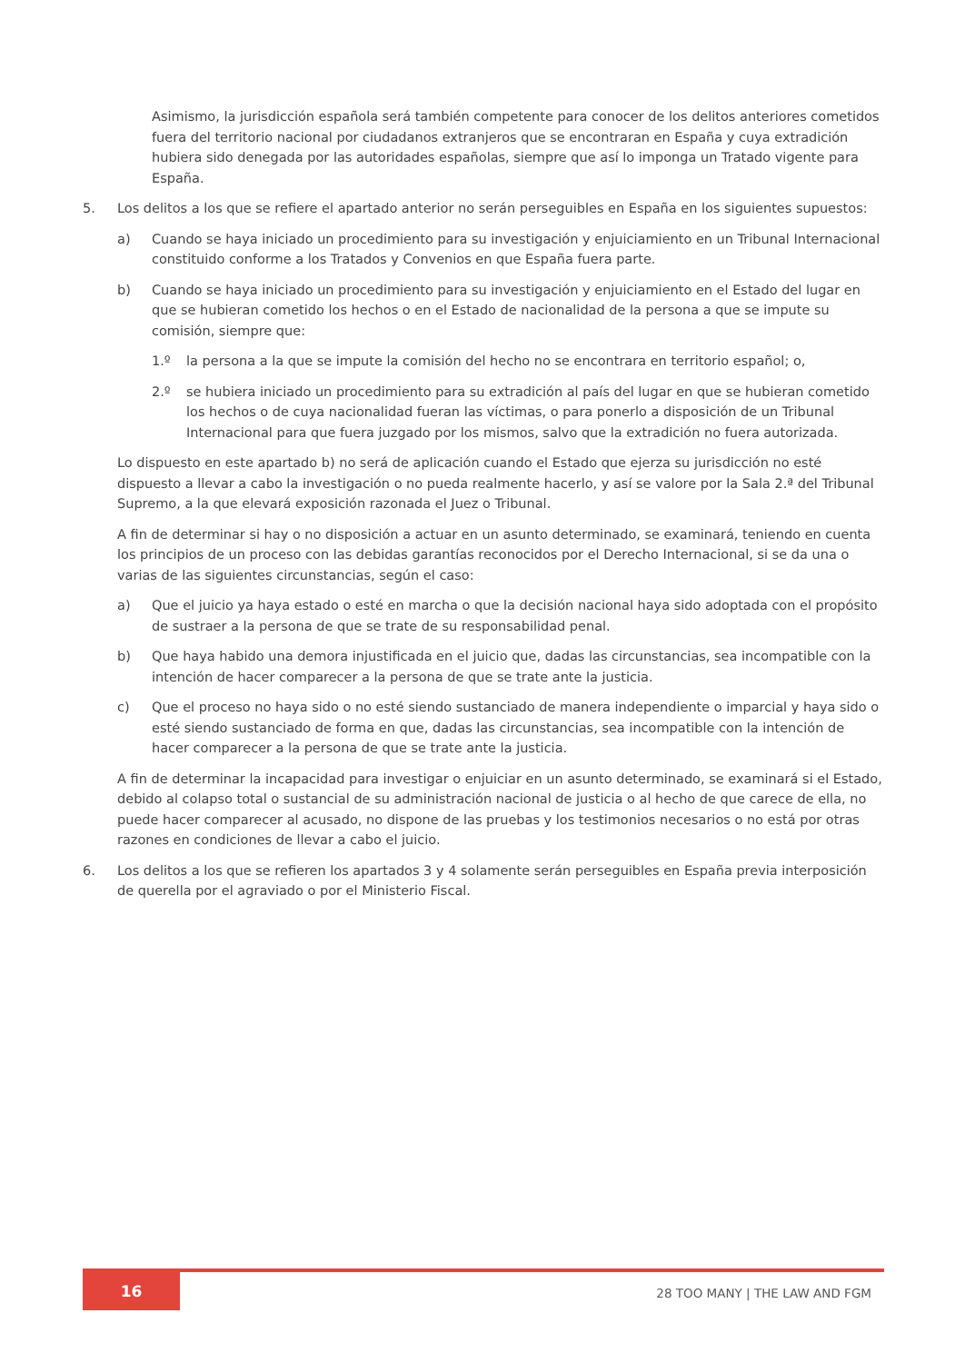Asimismo, la jurisdicción española será también competente para conocer de los delitos anteriores cometidos fuera del territorio nacional por ciudadanos extranjeros que se encontraran en España y cuya extradición hubiera sido denegada por las autoridades españolas, siempre que así lo imponga un Tratado vigente para España.
5. Los delitos a los que se refiere el apartado anterior no serán perseguibles en España en los siguientes supuestos:
a) Cuando se haya iniciado un procedimiento para su investigación y enjuiciamiento en un Tribunal Internacional constituido conforme a los Tratados y Convenios en que España fuera parte.
b) Cuando se haya iniciado un procedimiento para su investigación y enjuiciamiento en el Estado del lugar en que se hubieran cometido los hechos o en el Estado de nacionalidad de la persona a que se impute su comisión, siempre que:
1.º la persona a la que se impute la comisión del hecho no se encontrara en territorio español; o,
2.º se hubiera iniciado un procedimiento para su extradición al país del lugar en que se hubieran cometido los hechos o de cuya nacionalidad fueran las víctimas, o para ponerlo a disposición de un Tribunal Internacional para que fuera juzgado por los mismos, salvo que la extradición no fuera autorizada.
Lo dispuesto en este apartado b) no será de aplicación cuando el Estado que ejerza su jurisdicción no esté dispuesto a llevar a cabo la investigación o no pueda realmente hacerlo, y así se valore por la Sala 2.ª del Tribunal Supremo, a la que elevará exposición razonada el Juez o Tribunal.
A fin de determinar si hay o no disposición a actuar en un asunto determinado, se examinará, teniendo en cuenta los principios de un proceso con las debidas garantías reconocidos por el Derecho Internacional, si se da una o varias de las siguientes circunstancias, según el caso:
a) Que el juicio ya haya estado o esté en marcha o que la decisión nacional haya sido adoptada con el propósito de sustraer a la persona de que se trate de su responsabilidad penal.
b) Que haya habido una demora injustificada en el juicio que, dadas las circunstancias, sea incompatible con la intención de hacer comparecer a la persona de que se trate ante la justicia.
c) Que el proceso no haya sido o no esté siendo sustanciado de manera independiente o imparcial y haya sido o esté siendo sustanciado de forma en que, dadas las circunstancias, sea incompatible con la intención de hacer comparecer a la persona de que se trate ante la justicia.
A fin de determinar la incapacidad para investigar o enjuiciar en un asunto determinado, se examinará si el Estado, debido al colapso total o sustancial de su administración nacional de justicia o al hecho de que carece de ella, no puede hacer comparecer al acusado, no dispone de las pruebas y los testimonios necesarios o no está por otras razones en condiciones de llevar a cabo el juicio.
6. Los delitos a los que se refieren los apartados 3 y 4 solamente serán perseguibles en España previa interposición de querella por el agraviado o por el Ministerio Fiscal.
16 28 TOO MANY | THE LAW AND FGM